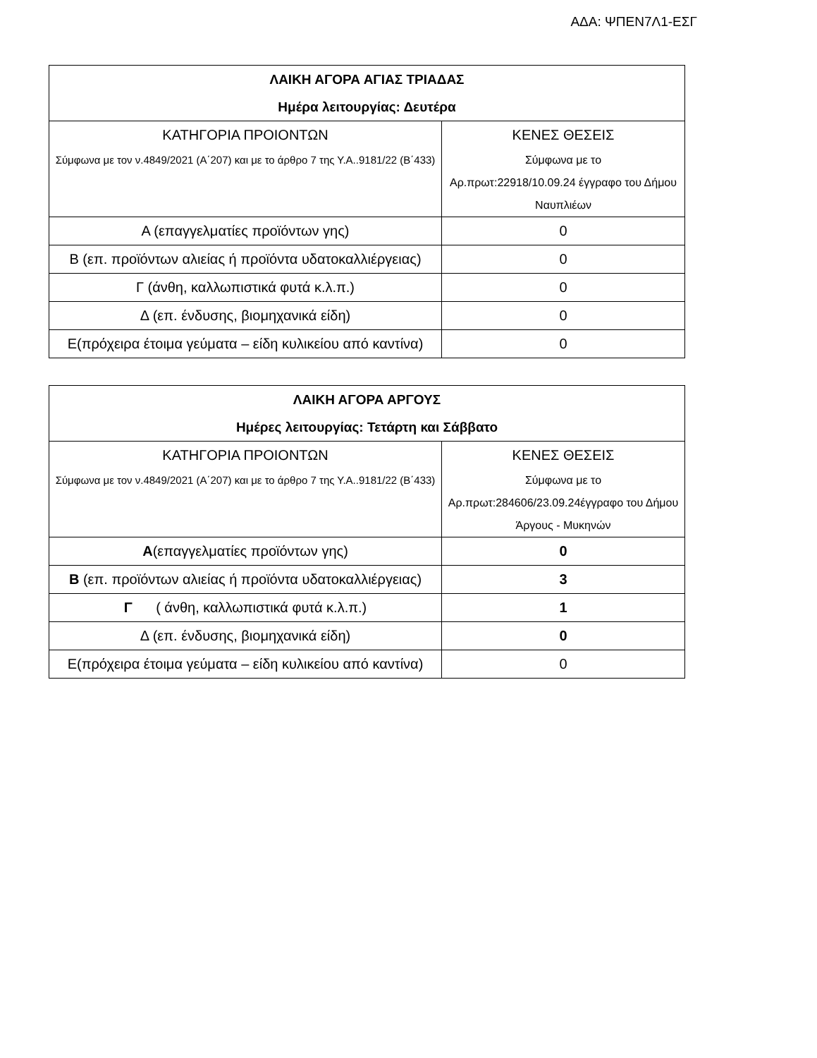ΑΔΑ: ΨΠΕΝ7Λ1-ΕΣΓ
| ΛΑΙΚΗ ΑΓΟΡΑ ΑΓΙΑΣ ΤΡΙΑΔΑΣ Ημέρα λειτουργίας: Δευτέρα | |
| ΚΑΤΗΓΟΡΙΑ ΠΡΟΙΟΝΤΩΝ Σύμφωνα με τον ν.4849/2021 (Α΄207) και με το άρθρο 7 της Υ.Α..9181/22 (Β΄433) | ΚΕΝΕΣ ΘΕΣΕΙΣ Σύμφωνα με το Αρ.πρωτ:22918/10.09.24 έγγραφο του Δήμου Ναυπλιέων |
| Α (επαγγελματίες προϊόντων γης) | 0 |
| Β (επ. προϊόντων αλιείας ή προϊόντα υδατοκαλλιέργειας) | 0 |
| Γ (άνθη, καλλωπιστικά φυτά κ.λ.π.) | 0 |
| Δ (επ. ένδυσης, βιομηχανικά είδη) | 0 |
| Ε(πρόχειρα έτοιμα γεύματα – είδη κυλικείου από καντίνα) | 0 |
| ΛΑΙΚΗ ΑΓΟΡΑ ΑΡΓΟΥΣ Ημέρες λειτουργίας: Τετάρτη και Σάββατο | |
| ΚΑΤΗΓΟΡΙΑ ΠΡΟΙΟΝΤΩΝ Σύμφωνα με τον ν.4849/2021 (Α΄207) και με το άρθρο 7 της Υ.Α..9181/22 (Β΄433) | ΚΕΝΕΣ ΘΕΣΕΙΣ Σύμφωνα με το Αρ.πρωτ:284606/23.09.24έγγραφο του Δήμου Άργους - Μυκηνών |
| Α (επαγγελματίες προϊόντων γης) | 0 |
| Β (επ. προϊόντων αλιείας ή προϊόντα υδατοκαλλιέργειας) | 3 |
| Γ ( άνθη, καλλωπιστικά φυτά κ.λ.π.) | 1 |
| Δ (επ. ένδυσης, βιομηχανικά είδη) | 0 |
| Ε(πρόχειρα έτοιμα γεύματα – είδη κυλικείου από καντίνα) | 0 |